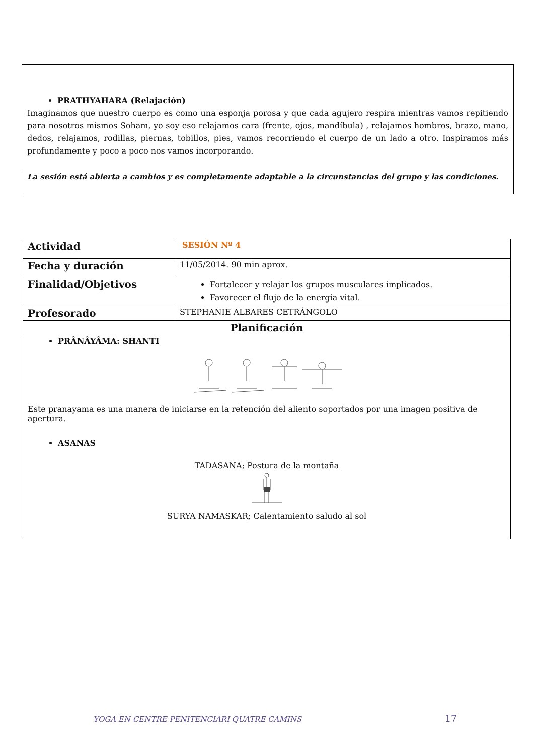PRATHYAHARA (Relajación)
Imaginamos que nuestro cuerpo es como una esponja porosa y que cada agujero respira mientras vamos repitiendo para nosotros mismos Soham, yo soy eso relajamos cara (frente, ojos, mandíbula) , relajamos hombros, brazo, mano, dedos, relajamos, rodillas, piernas, tobillos, pies, vamos recorriendo el cuerpo de un lado a otro. Inspiramos más profundamente y poco a poco nos vamos incorporando.
La sesión está abierta a cambios y es completamente adaptable a la circunstancias del grupo y las condiciones.
| Actividad | SESIÓN Nº 4 |
| Fecha y duración | 11/05/2014. 90 min aprox. |
| Finalidad/Objetivos | Fortalecer y relajar los grupos musculares implicados. Favorecer el flujo de la energía vital. |
| Profesorado | STEPHANIE ALBARES CETRÁNGOLO |
| Planificación | |
| PRÂNÂYÂMA: SHANTI Este pranayama es una manera de iniciarse en la retención del aliento soportados por una imagen positiva de apertura. ASANAS TADASANA; Postura de la montaña SURYA NAMASKAR; Calentamiento saludo al sol | |
YOGA EN CENTRE PENITENCIARI QUATRE CAMINS
17